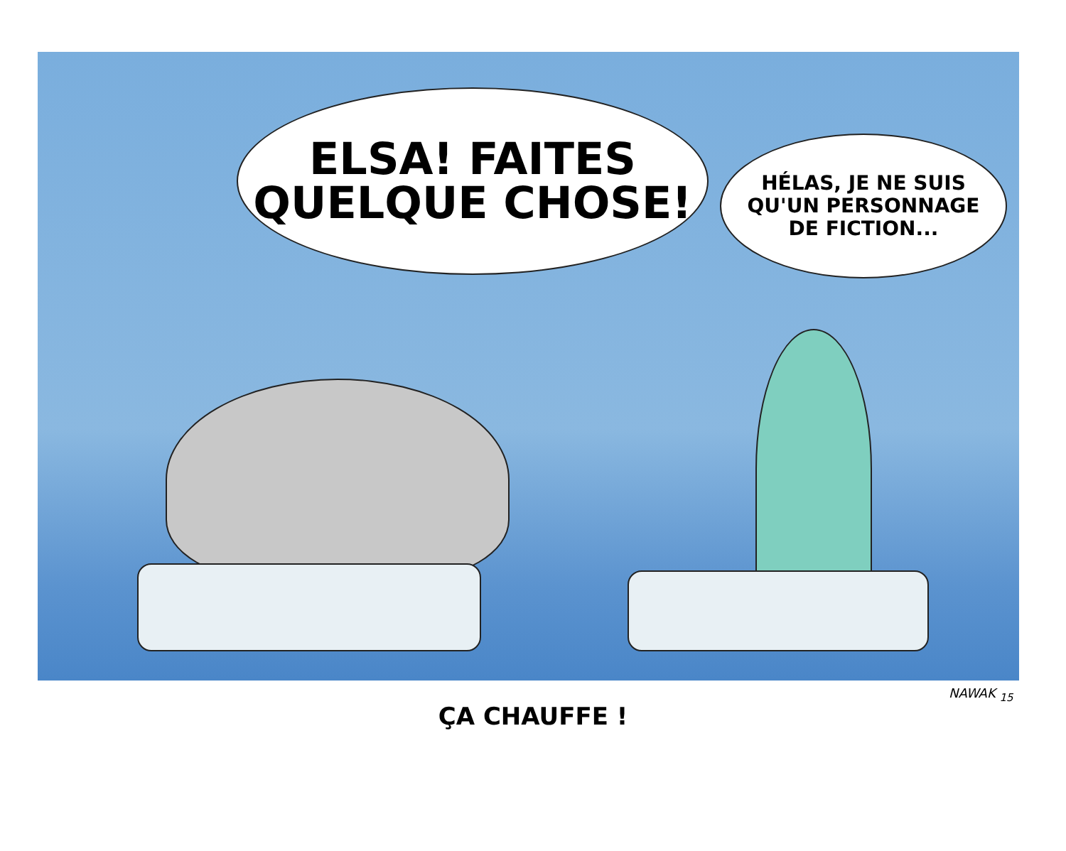ELSA! FAITES
QUELQUE CHOSE!
HÉLAS, JE NE SUIS
QU'UN PERSONNAGE
DE FICTION...
NAWAK <sub>15</sub>
ÇA CHAUFFE !